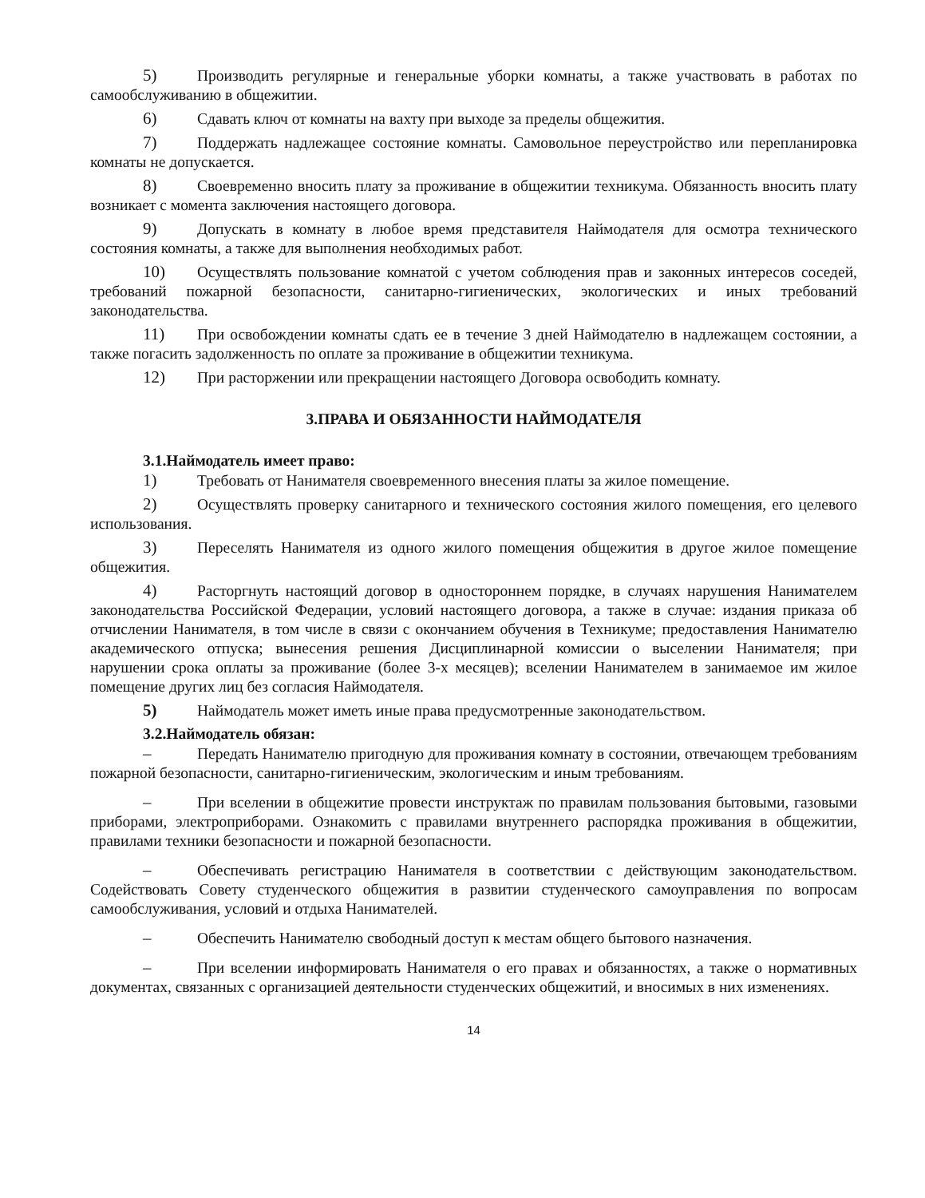5) Производить регулярные и генеральные уборки комнаты, а также участвовать в работах по самообслуживанию в общежитии.
6) Сдавать ключ от комнаты на вахту при выходе за пределы общежития.
7) Поддержать надлежащее состояние комнаты. Самовольное переустройство или перепланировка комнаты не допускается.
8) Своевременно вносить плату за проживание в общежитии техникума. Обязанность вносить плату возникает с момента заключения настоящего договора.
9) Допускать в комнату в любое время представителя Наймодателя для осмотра технического состояния комнаты, а также для выполнения необходимых работ.
10) Осуществлять пользование комнатой с учетом соблюдения прав и законных интересов соседей, требований пожарной безопасности, санитарно-гигиенических, экологических и иных требований законодательства.
11) При освобождении комнаты сдать ее в течение 3 дней Наймодателю в надлежащем состоянии, а также погасить задолженность по оплате за проживание в общежитии техникума.
12) При расторжении или прекращении настоящего Договора освободить комнату.
3.ПРАВА И ОБЯЗАННОСТИ НАЙМОДАТЕЛЯ
3.1.Наймодатель имеет право:
1) Требовать от Нанимателя своевременного внесения платы за жилое помещение.
2) Осуществлять проверку санитарного и технического состояния жилого помещения, его целевого использования.
3) Переселять Нанимателя из одного жилого помещения общежития в другое жилое помещение общежития.
4) Расторгнуть настоящий договор в одностороннем порядке, в случаях нарушения Нанимателем законодательства Российской Федерации, условий настоящего договора, а также в случае: издания приказа об отчислении Нанимателя, в том числе в связи с окончанием обучения в Техникуме; предоставления Нанимателю академического отпуска; вынесения решения Дисциплинарной комиссии о выселении Нанимателя; при нарушении срока оплаты за проживание (более 3-х месяцев); вселении Нанимателем в занимаемое им жилое помещение других лиц без согласия Наймодателя.
5) Наймодатель может иметь иные права предусмотренные законодательством.
3.2.Наймодатель обязан:
– Передать Нанимателю пригодную для проживания комнату в состоянии, отвечающем требованиям пожарной безопасности, санитарно-гигиеническим, экологическим и иным требованиям.
– При вселении в общежитие провести инструктаж по правилам пользования бытовыми, газовыми приборами, электроприборами. Ознакомить с правилами внутреннего распорядка проживания в общежитии, правилами техники безопасности и пожарной безопасности.
– Обеспечивать регистрацию Нанимателя в соответствии с действующим законодательством. Содействовать Совету студенческого общежития в развитии студенческого самоуправления по вопросам самообслуживания, условий и отдыха Нанимателей.
– Обеспечить Нанимателю свободный доступ к местам общего бытового назначения.
– При вселении информировать Нанимателя о его правах и обязанностях, а также о нормативных документах, связанных с организацией деятельности студенческих общежитий, и вносимых в них изменениях.
14